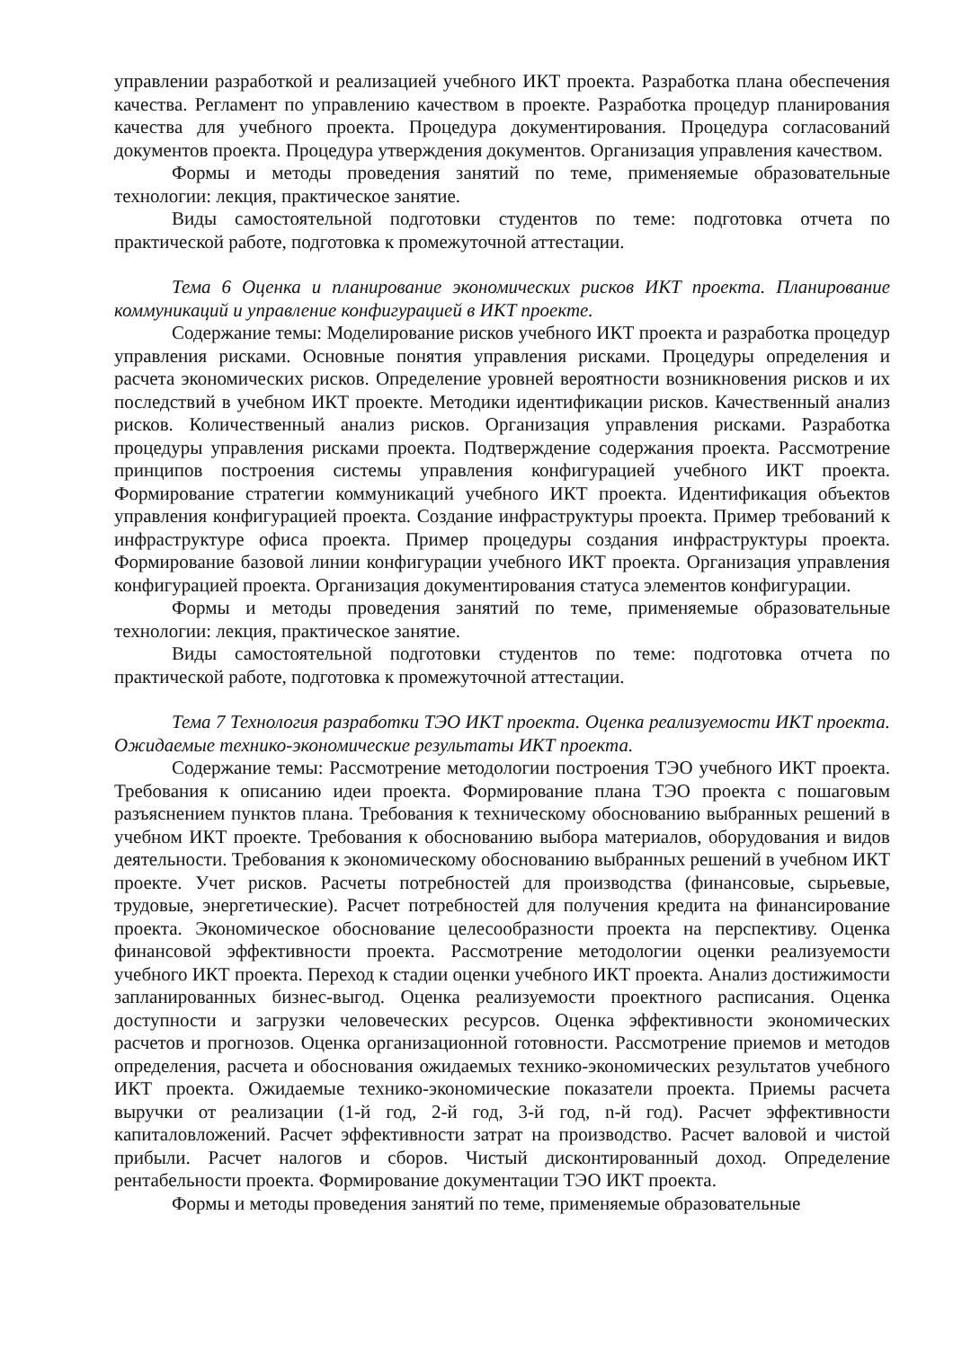управлении разработкой и реализацией учебного ИКТ проекта. Разработка плана обеспечения качества. Регламент по управлению качеством в проекте. Разработка процедур планирования качества для учебного проекта. Процедура документирования. Процедура согласований документов проекта. Процедура утверждения документов. Организация управления качеством.
Формы и методы проведения занятий по теме, применяемые образовательные технологии: лекция, практическое занятие.
Виды самостоятельной подготовки студентов по теме: подготовка отчета по практической работе, подготовка к промежуточной аттестации.
Тема 6 Оценка и планирование экономических рисков ИКТ проекта. Планирование коммуникаций и управление конфигурацией в ИКТ проекте.
Содержание темы: Моделирование рисков учебного ИКТ проекта и разработка процедур управления рисками. Основные понятия управления рисками. Процедуры определения и расчета экономических рисков. Определение уровней вероятности возникновения рисков и их последствий в учебном ИКТ проекте. Методики идентификации рисков. Качественный анализ рисков. Количественный анализ рисков. Организация управления рисками. Разработка процедуры управления рисками проекта. Подтверждение содержания проекта. Рассмотрение принципов построения системы управления конфигурацией учебного ИКТ проекта. Формирование стратегии коммуникаций учебного ИКТ проекта. Идентификация объектов управления конфигурацией проекта. Создание инфраструктуры проекта. Пример требований к инфраструктуре офиса проекта. Пример процедуры создания инфраструктуры проекта. Формирование базовой линии конфигурации учебного ИКТ проекта. Организация управления конфигурацией проекта. Организация документирования статуса элементов конфигурации.
Формы и методы проведения занятий по теме, применяемые образовательные технологии: лекция, практическое занятие.
Виды самостоятельной подготовки студентов по теме: подготовка отчета по практической работе, подготовка к промежуточной аттестации.
Тема 7 Технология разработки ТЭО ИКТ проекта. Оценка реализуемости ИКТ проекта. Ожидаемые технико-экономические результаты ИКТ проекта.
Содержание темы: Рассмотрение методологии построения ТЭО учебного ИКТ проекта. Требования к описанию идеи проекта. Формирование плана ТЭО проекта с пошаговым разъяснением пунктов плана. Требования к техническому обоснованию выбранных решений в учебном ИКТ проекте. Требования к обоснованию выбора материалов, оборудования и видов деятельности. Требования к экономическому обоснованию выбранных решений в учебном ИКТ проекте. Учет рисков. Расчеты потребностей для производства (финансовые, сырьевые, трудовые, энергетические). Расчет потребностей для получения кредита на финансирование проекта. Экономическое обоснование целесообразности проекта на перспективу. Оценка финансовой эффективности проекта. Рассмотрение методологии оценки реализуемости учебного ИКТ проекта. Переход к стадии оценки учебного ИКТ проекта. Анализ достижимости запланированных бизнес-выгод. Оценка реализуемости проектного расписания. Оценка доступности и загрузки человеческих ресурсов. Оценка эффективности экономических расчетов и прогнозов. Оценка организационной готовности. Рассмотрение приемов и методов определения, расчета и обоснования ожидаемых технико-экономических результатов учебного ИКТ проекта. Ожидаемые технико-экономические показатели проекта. Приемы расчета выручки от реализации (1-й год, 2-й год, 3-й год, n-й год). Расчет эффективности капиталовложений. Расчет эффективности затрат на производство. Расчет валовой и чистой прибыли. Расчет налогов и сборов. Чистый дисконтированный доход. Определение рентабельности проекта. Формирование документации ТЭО ИКТ проекта.
Формы и методы проведения занятий по теме, применяемые образовательные